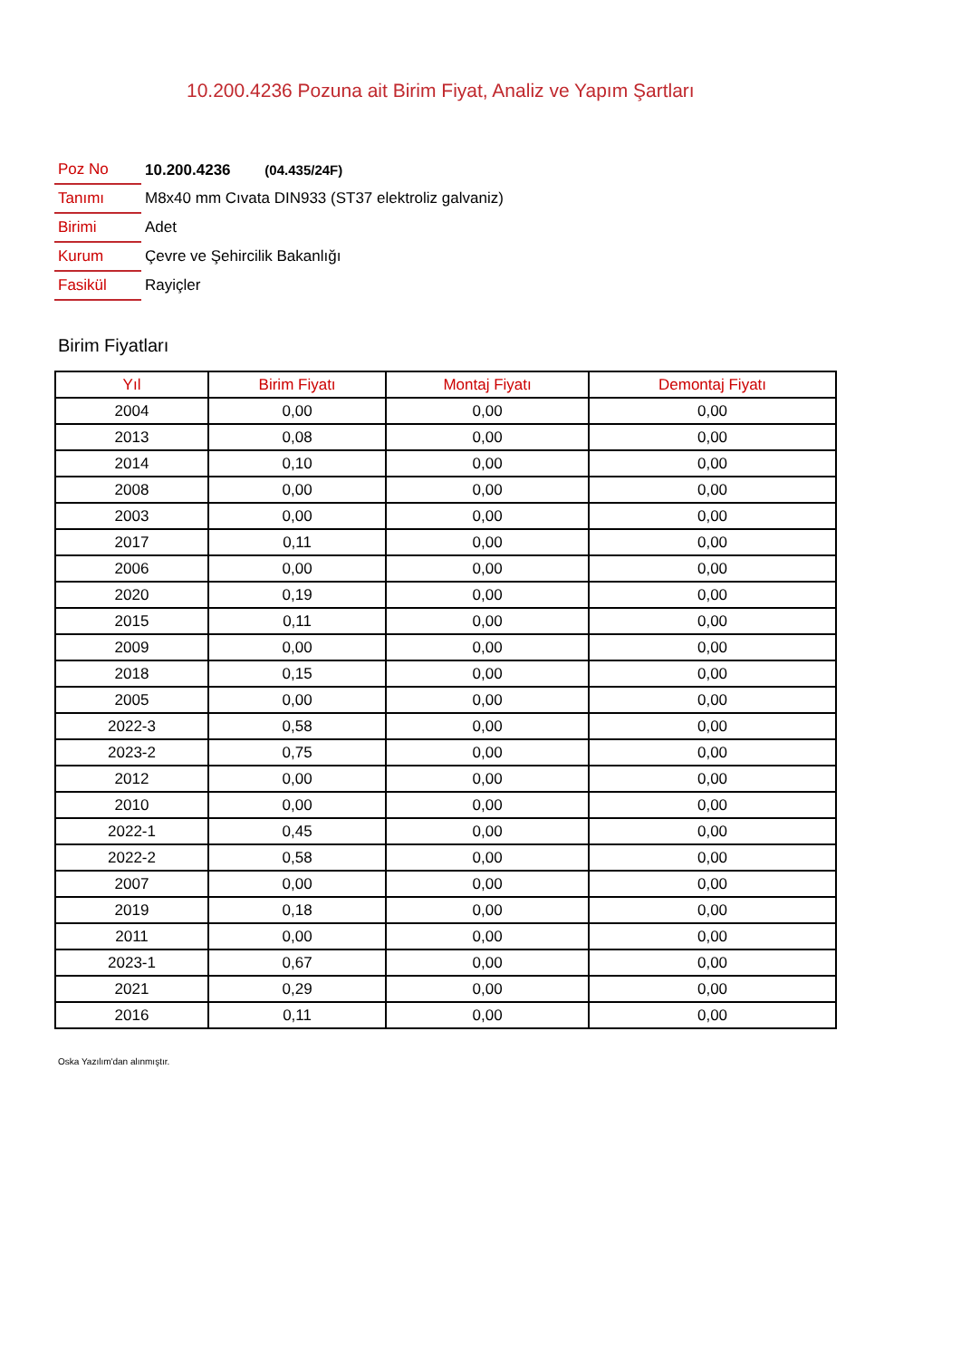10.200.4236 Pozuna ait Birim Fiyat, Analiz ve Yapım Şartları
| Poz No | 10.200.4236 (04.435/24F) |
| Tanımı | M8x40 mm Cıvata DIN933 (ST37 elektroliz galvaniz) |
| Birimi | Adet |
| Kurum | Çevre ve Şehircilik Bakanlığı |
| Fasikül | Rayiçler |
Birim Fiyatları
| Yıl | Birim Fiyatı | Montaj Fiyatı | Demontaj Fiyatı |
| --- | --- | --- | --- |
| 2004 | 0,00 | 0,00 | 0,00 |
| 2013 | 0,08 | 0,00 | 0,00 |
| 2014 | 0,10 | 0,00 | 0,00 |
| 2008 | 0,00 | 0,00 | 0,00 |
| 2003 | 0,00 | 0,00 | 0,00 |
| 2017 | 0,11 | 0,00 | 0,00 |
| 2006 | 0,00 | 0,00 | 0,00 |
| 2020 | 0,19 | 0,00 | 0,00 |
| 2015 | 0,11 | 0,00 | 0,00 |
| 2009 | 0,00 | 0,00 | 0,00 |
| 2018 | 0,15 | 0,00 | 0,00 |
| 2005 | 0,00 | 0,00 | 0,00 |
| 2022-3 | 0,58 | 0,00 | 0,00 |
| 2023-2 | 0,75 | 0,00 | 0,00 |
| 2012 | 0,00 | 0,00 | 0,00 |
| 2010 | 0,00 | 0,00 | 0,00 |
| 2022-1 | 0,45 | 0,00 | 0,00 |
| 2022-2 | 0,58 | 0,00 | 0,00 |
| 2007 | 0,00 | 0,00 | 0,00 |
| 2019 | 0,18 | 0,00 | 0,00 |
| 2011 | 0,00 | 0,00 | 0,00 |
| 2023-1 | 0,67 | 0,00 | 0,00 |
| 2021 | 0,29 | 0,00 | 0,00 |
| 2016 | 0,11 | 0,00 | 0,00 |
Oska Yazılım'dan alınmıştır.